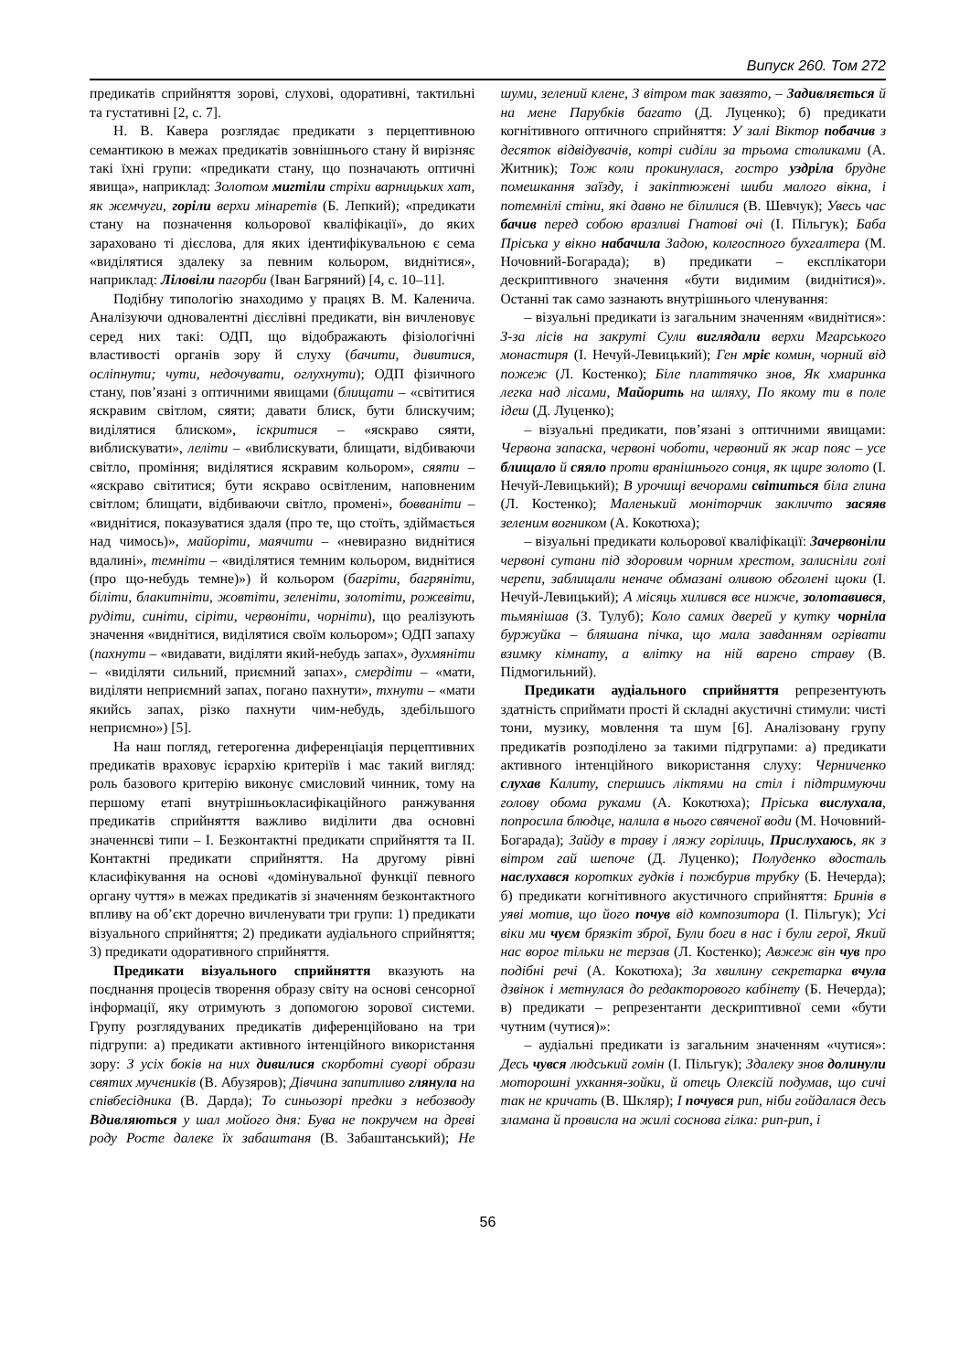Випуск 260. Том 272
предикатів сприйняття зорові, слухові, одоративні, тактильні та густативні [2, с. 7].
Н. В. Кавера розглядає предикати з перцептивною семантикою в межах предикатів зовнішнього стану й вирізняє такі їхні групи: «предикати стану, що позначають оптичні явища», наприклад: Золотом мигтіли стріхи варницьких хат, як жемчуги, горіли верхи мінаретів (Б. Лепкий); «предикати стану на позначення кольорової кваліфікації», до яких зараховано ті дієслова, для яких ідентифікувальною є сема «виділятися здалеку за певним кольором, виднітися», наприклад: Ліловіли пагорби (Іван Багряний) [4, с. 10–11].
Подібну типологію знаходимо у працях В. М. Каленича. Аналізуючи одновалентні дієслівні предикати, він вичленовує серед них такі: ОДП, що відображають фізіологічні властивості органів зору й слуху (бачити, дивитися, осліпнути; чути, недочувати, оглухнути); ОДП фізичного стану, пов’язані з оптичними явищами (блищати – «світитися яскравим світлом, сяяти; давати блиск, бути блискучим; виділятися блиском», іскритися – «яскраво сяяти, виблискувати», леліти – «виблискувати, блищати, відбиваючи світло, проміння; виділятися яскравим кольором», сяяти – «яскраво світитися; бути яскраво освітленим, наповненим світлом; блищати, відбиваючи світло, промені», бовваніти – «виднітися, показуватися здаля (про те, що стоїть, здіймається над чимось)», майоріти, маячити – «невиразно виднітися вдалині», темніти – «виділятися темним кольором, виднітися (про що-небудь темне)») й кольором (багріти, багряніти, біліти, блакитніти, жовтіти, зеленіти, золотіти, рожевіти, рудіти, синіти, сіріти, червоніти, чорніти), що реалізують значення «виднітися, виділятися своїм кольором»; ОДП запаху (пахнути – «видавати, виділяти який-небудь запах», духмяніти – «виділяти сильний, приємний запах», смердіти – «мати, виділяти неприємний запах, погано пахнути», тхнути – «мати якийсь запах, різко пахнути чим-небудь, здебільшого неприємно») [5].
На наш погляд, гетерогенна диференціація перцептивних предикатів враховує ієрархію критеріїв і має такий вигляд: роль базового критерію виконує смисловий чинник, тому на першому етапі внутрішньокласифікаційного ранжування предикатів сприйняття важливо виділити два основні значеннєві типи – І. Безконтактні предикати сприйняття та ІІ. Контактні предикати сприйняття. На другому рівні класифікування на основі «домінувальної функції певного органу чуття» в межах предикатів зі значенням безконтактного впливу на об’єкт доречно вичленувати три групи: 1) предикати візуального сприйняття; 2) предикати аудіального сприйняття; 3) предикати одоративного сприйняття.
Предикати візуального сприйняття вказують на поєднання процесів творення образу світу на основі сенсорної інформації, яку отримують з допомогою зорової системи. Групу розглядуваних предикатів диференційовано на три підгрупи: а) предикати активного інтенційного використання зору: З усіх боків на них дивилися скорботні суворі образи святих мучеників (В. Абузяров); Дівчина запитливо глянула на співбесідника (В. Дарда); То синьозорі предки з небозводу Вдивляються у шал мойого дня: Бува не покручем на древі роду Росте далеке їх забаштаня (В. Забаштанський); Не шуми, зелений клене, З вітром так завзято, – Задивляється й на мене Парубків багато (Д. Луценко); б) предикати когнітивного оптичного сприйняття: У залі Віктор побачив з десяток відвідувачів, котрі сиділи за трьома столиками (А. Житник); Тож коли прокинулася, гостро уздріла брудне помешкання заїзду, і закіптюжені шиби малого вікна, і потемнілі стіни, які давно не білилися (В. Шевчук); Увесь час бачив перед собою вразливі Гнатові очі (І. Пільгук); Баба Пріська у вікно набачила Задою, колгоспного бухгалтера (М. Ночовний-Богарада); в) предикати – експлікатори дескриптивного значення «бути видимим (виднітися)». Останні так само зазнають внутрішнього членування:
– візуальні предикати із загальним значенням «виднітися»: З-за лісів на закруті Сули виглядали верхи Мгарського монастиря (І. Нечуй-Левицький); Ген мріє комин, чорний від пожеж (Л. Костенко); Біле платтячко знов, Як хмаринка легка над лісами, Майорить на шляху, По якому ти в поле ідеш (Д. Луценко);
– візуальні предикати, пов’язані з оптичними явищами: Червона запаска, червоні чоботи, червоний як жар пояс – усе блищало й сяяло проти вранішнього сонця, як щире золото (І. Нечуй-Левицький); В урочищі вечорами світиться біла глина (Л. Костенко); Маленький моніторчик закличто засяяв зеленим вогником (А. Кокотюха);
– візуальні предикати кольорової кваліфікації: Зачервоніли червоні сутани під здоровим чорним хрестом, залисніли голі черепи, заблищали неначе обмазані оливою обголені щоки (І. Нечуй-Левицький); А місяць хилився все нижче, золотавився, тьмянішав (З. Тулуб); Коло самих дверей у кутку чорніла буржуйка – бляшана пічка, що мала завданням огрівати взимку кімнату, а влітку на ній варено страву (В. Підмогильний).
Предикати аудіального сприйняття репрезентують здатність сприймати прості й складні акустичні стимули: чисті тони, музику, мовлення та шум [6]. Аналізовану групу предикатів розподілено за такими підгрупами: а) предикати активного інтенційного використання слуху: Черниченко слухав Калиту, спершись ліктями на стіл і підтримуючи голову обома руками (А. Кокотюха); Пріська вислухала, попросила блюдце, налила в нього свяченої води (М. Ночовний-Богарада); Зайду в траву і ляжу горілиць, Прислухаюсь, як з вітром гай шепоче (Д. Луценко); Полуденко вдосталь наслухався коротких гудків і пожбурив трубку (Б. Нечерда); б) предикати когнітивного акустичного сприйняття: Бринів в уяві мотив, що його почув від композитора (І. Пільгук); Усі віки ми чуєм брязкіт зброї, Були боги в нас і були герої, Який нас ворог тільки не терзав (Л. Костенко); Авжеж він чув про подібні речі (А. Кокотюха); За хвилину секретарка вчула дзвінок і метнулася до редакторового кабінету (Б. Нечерда); в) предикати – репрезентанти дескриптивної семи «бути чутним (чутися)»:
– аудіальні предикати із загальним значенням «чутися»: Десь чувся людський гомін (І. Пільгук); Здалеку знов долинули моторошні ухкання-зойки, й отець Олексій подумав, що сичі так не кричать (В. Шкляр); І почувся рип, ніби гойдалася десь зламана й провисла на жилі соснова гілка: рип-рип, і
56